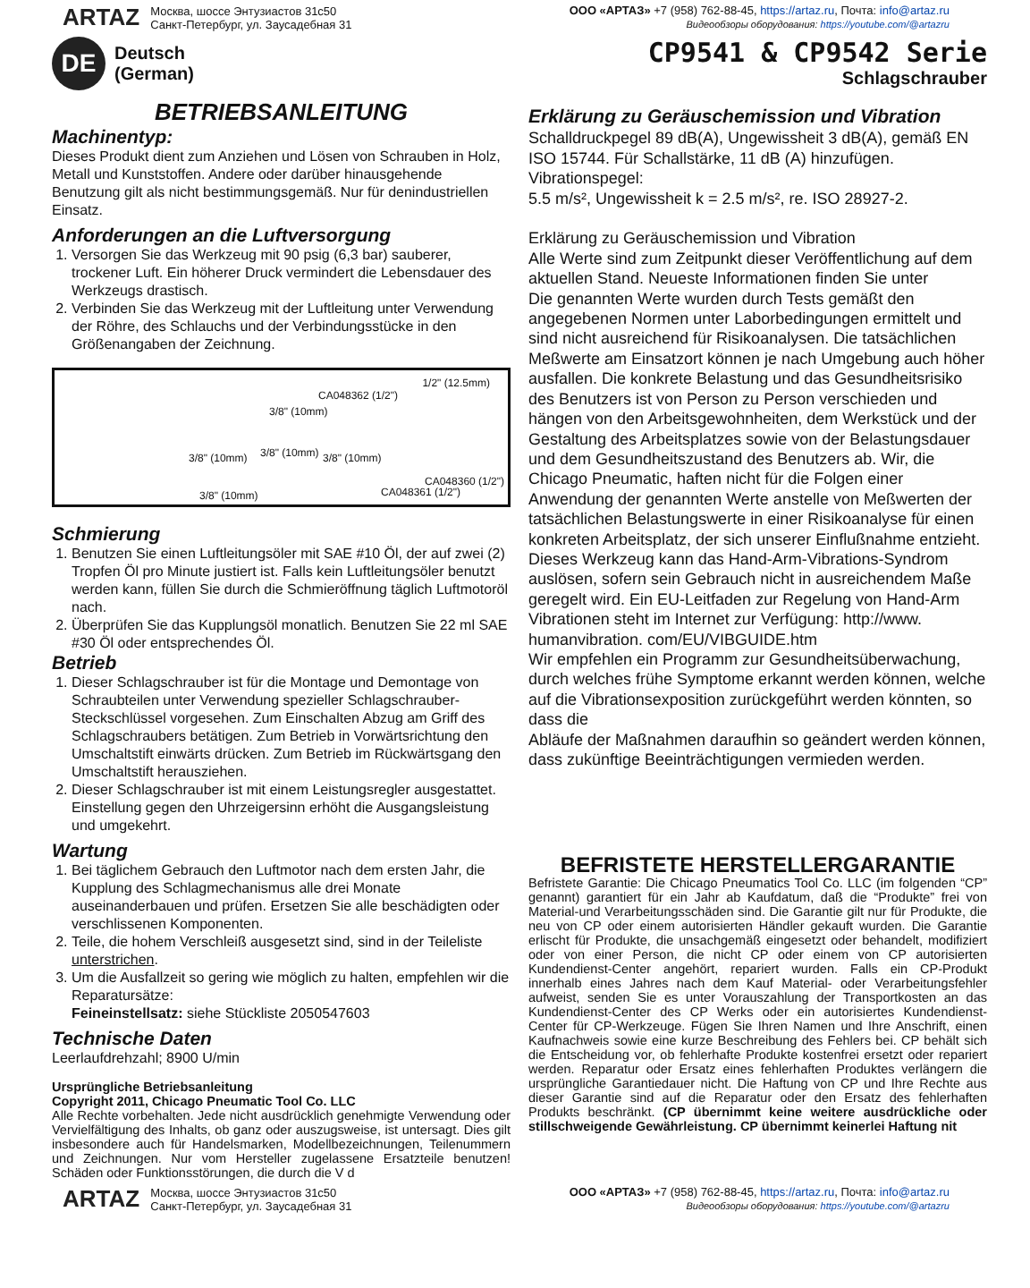ARTAZ
Москва, шоссе Энтузиастов 31с50
Санкт-Петербург, ул. Заусадебная 31
ООО «АРТАЗ» +7 (958) 762-88-45, https://artaz.ru, Почта: info@artaz.ru
Видеообзоры оборудования: https://youtube.com/@artazru
DE
Deutsch
(German)
CP9541 & CP9542 Serie
Schlagschrauber
BETRIEBSANLEITUNG
Machinentyp:
Dieses Produkt dient zum Anziehen und Lösen von Schrauben in Holz, Metall und Kunststoffen. Andere oder darüber hinausgehende Benutzung gilt als nicht bestimmungsgemäß. Nur für denindustriellen Einsatz.
Anforderungen an die Luftversorgung
1. Versorgen Sie das Werkzeug mit 90 psig (6,3 bar) sauberer, trockener Luft. Ein höherer Druck vermindert die Lebensdauer des Werkzeugs drastisch.
2. Verbinden Sie das Werkzeug mit der Luftleitung unter Verwendung der Röhre, des Schlauchs und der Verbindungsstücke in den Größenangaben der Zeichnung.
1/2" (12.5mm)
CA048362 (1/2")
3/8" (10mm)
3/8" (10mm) 3/8" (10mm) 3/8" (10mm)
CA048360 (1/2")
CA048361 (1/2") 3/8" (10mm)
Schmierung
1. Benutzen Sie einen Luftleitungsöler mit SAE #10 Öl, der auf zwei (2) Tropfen Öl pro Minute justiert ist. Falls kein Luftleitungsöler benutzt werden kann, füllen Sie durch die Schmieröffnung täglich Luftmotoröl nach.
2. Überprüfen Sie das Kupplungsöl monatlich. Benutzen Sie 22 ml SAE #30 Öl oder entsprechendes Öl.
Betrieb
1. Dieser Schlagschrauber ist für die Montage und Demontage von Schraubteilen unter Verwendung spezieller Schlagschrauber-Steckschlüssel vorgesehen. Zum Einschalten Abzug am Griff des Schlagschraubers betätigen. Zum Betrieb in Vorwärtsrichtung den Umschaltstift einwärts drücken. Zum Betrieb im Rückwärtsgang den Umschaltstift herausziehen.
2. Dieser Schlagschrauber ist mit einem Leistungsregler ausgestattet. Einstellung gegen den Uhrzeigersinn erhöht die Ausgangsleistung und umgekehrt.
Wartung
1. Bei täglichem Gebrauch den Luftmotor nach dem ersten Jahr, die Kupplung des Schlagmechanismus alle drei Monate auseinanderbauen und prüfen. Ersetzen Sie alle beschädigten oder verschlissenen Komponenten.
2. Teile, die hohem Verschleiß ausgesetzt sind, sind in der Teileliste unterstrichen.
3. Um die Ausfallzeit so gering wie möglich zu halten, empfehlen wir die Reparatursätze:
Feineinstellsatz: siehe Stückliste 2050547603
Technische Daten
Leerlaufdrehzahl; 8900 U/min
Ursprüngliche Betriebsanleitung
Copyright 2011, Chicago Pneumatic Tool Co. LLC
Alle Rechte vorbehalten. Jede nicht ausdrücklich genehmigte Verwendung oder Vervielfältigung des Inhalts, ob ganz oder auszugsweise, ist untersagt. Dies gilt insbesondere auch für Handelsmarken, Modellbezeichnungen, Teilenummern und Zeichnungen. Nur vom Hersteller zugelassene Ersatzteile benutzen! Schäden oder Funktionsstörungen, die durch die V d
Erklärung zu Geräuschemission und Vibration
Schalldruckpegel 89 dB(A), Ungewissheit 3 dB(A), gemäß EN ISO 15744. Für Schallstärke, 11 dB (A) hinzufügen.
Vibrationspegel:
5.5 m/s², Ungewissheit k = 2.5 m/s², re. ISO 28927-2.
Erklärung zu Geräuschemission und Vibration
Alle Werte sind zum Zeitpunkt dieser Veröffentlichung auf dem aktuellen Stand. Neueste Informationen finden Sie unter
Die genannten Werte wurden durch Tests gemäßt den angegebenen Normen unter Laborbedingungen ermittelt und sind nicht ausreichend für Risikoanalysen. Die tatsächlichen Meßwerte am Einsatzort können je nach Umgebung auch höher ausfallen. Die konkrete Belastung und das Gesundheitsrisiko des Benutzers ist von Person zu Person verschieden und hängen von den Arbeitsgewohnheiten, dem Werkstück und der Gestaltung des Arbeitsplatzes sowie von der Belastungsdauer und dem Gesundheitszustand des Benutzers ab. Wir, die Chicago Pneumatic, haften nicht für die Folgen einer Anwendung der genannten Werte anstelle von Meßwerten der tatsächlichen Belastungswerte in einer Risikoanalyse für einen konkreten Arbeitsplatz, der sich unserer Einflußnahme entzieht.
Dieses Werkzeug kann das Hand-Arm-Vibrations-Syndrom auslösen, sofern sein Gebrauch nicht in ausreichendem Maße geregelt wird. Ein EU-Leitfaden zur Regelung von Hand-Arm Vibrationen steht im Internet zur Verfügung: http://www. humanvibration. com/EU/VIBGUIDE.htm
Wir empfehlen ein Programm zur Gesundheitsüberwachung, durch welches frühe Symptome erkannt werden können, welche auf die Vibrationsexposition zurückgeführt werden könnten, so dass die
Abläufe der Maßnahmen daraufhin so geändert werden können, dass zukünftige Beeinträchtigungen vermieden werden.
BEFRISTETE HERSTELLERGARANTIE
Befristete Garantie: Die Chicago Pneumatics Tool Co. LLC (im folgenden “CP” genannt) garantiert für ein Jahr ab Kaufdatum, daß die “Produkte” frei von Material-und Verarbeitungsschäden sind. Die Garantie gilt nur für Produkte, die neu von CP oder einem autorisierten Händler gekauft wurden. Die Garantie erlischt für Produkte, die unsachgemäß eingesetzt oder behandelt, modifiziert oder von einer Person, die nicht CP oder einem von CP autorisierten Kundendienst-Center angehört, repariert wurden. Falls ein CP-Produkt innerhalb eines Jahres nach dem Kauf Material- oder Verarbeitungsfehler aufweist, senden Sie es unter Vorauszahlung der Transportkosten an das Kundendienst-Center des CP Werks oder ein autorisiertes Kundendienst-Center für CP-Werkzeuge. Fügen Sie Ihren Namen und Ihre Anschrift, einen Kaufnachweis sowie eine kurze Beschreibung des Fehlers bei. CP behält sich die Entscheidung vor, ob fehlerhafte Produkte kostenfrei ersetzt oder repariert werden. Reparatur oder Ersatz eines fehlerhaften Produktes verlängern die ursprüngliche Garantiedauer nicht. Die Haftung von CP und Ihre Rechte aus dieser Garantie sind auf die Reparatur oder den Ersatz des fehlerhaften Produkts beschränkt. (CP übernimmt keine weitere ausdrückliche oder stillschweigende Gewährleistung. CP übernimmt keinerlei Haftung nit
ARTAZ
Москва, шоссе Энтузиастов 31с50
Санкт-Петербург, ул. Заусадебная 31
ООО «АРТАЗ» +7 (958) 762-88-45, https://artaz.ru, Почта: info@artaz.ru
Видеообзоры оборудования: https://youtube.com/@artazru